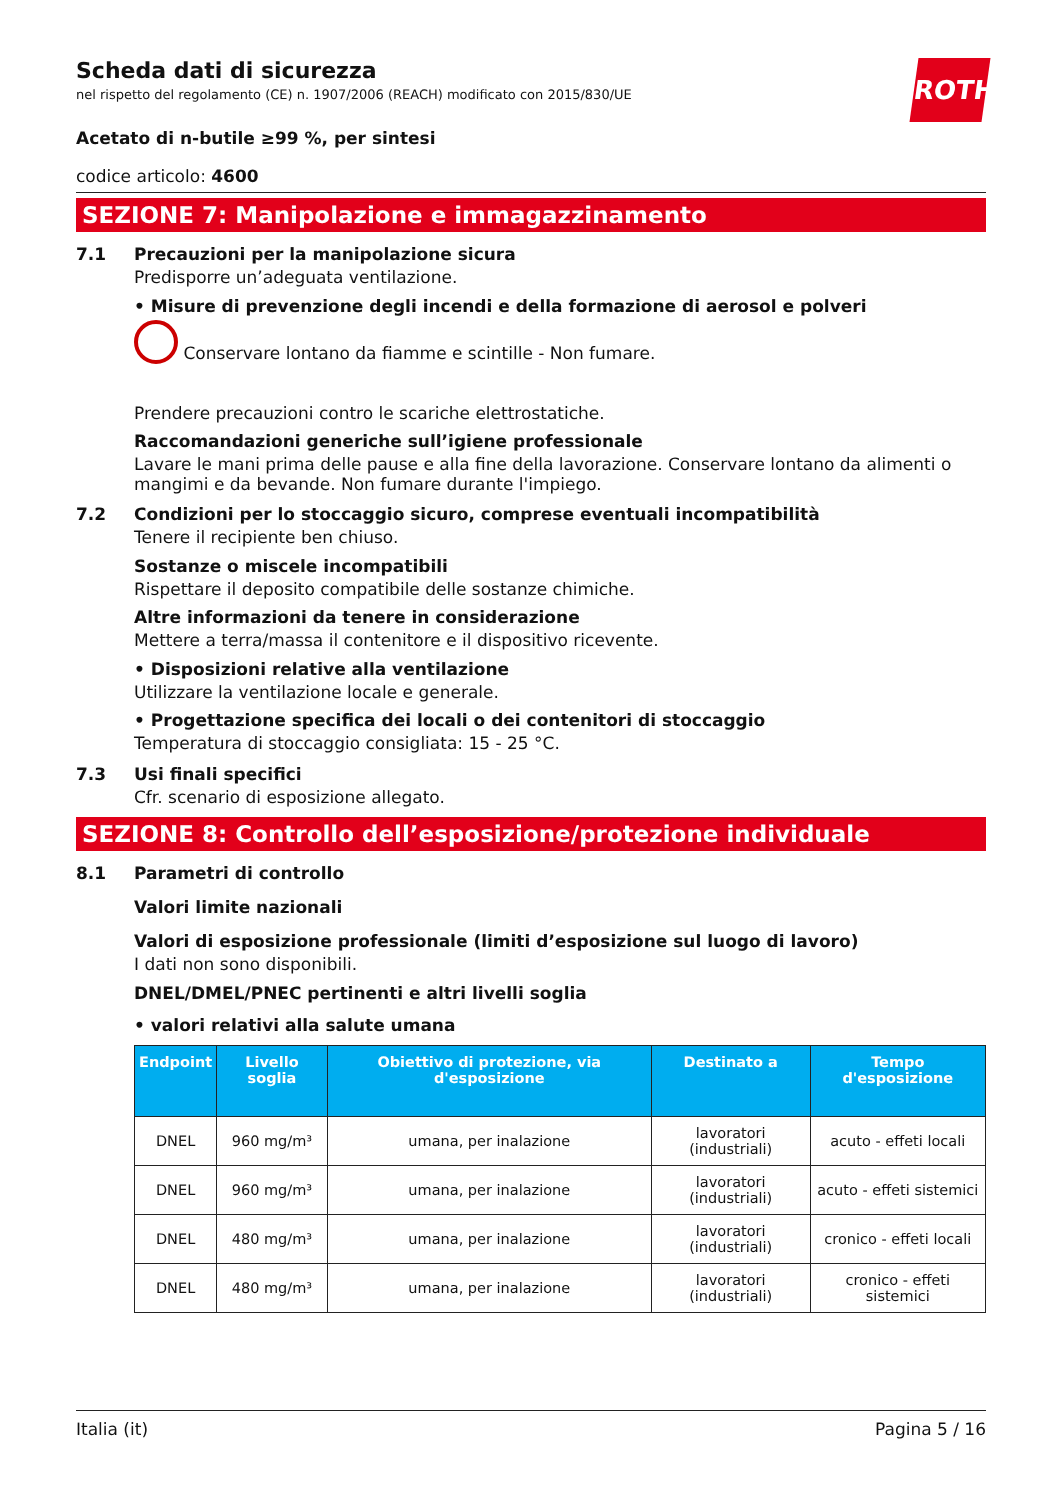ROTH
Scheda dati di sicurezza
nel rispetto del regolamento (CE) n. 1907/2006 (REACH) modificato con 2015/830/UE
Acetato di n-butile ≥99 %, per sintesi
codice articolo: 4600
SEZIONE 7: Manipolazione e immagazzinamento
7.1 Precauzioni per la manipolazione sicura
Predisporre un’adeguata ventilazione.
• Misure di prevenzione degli incendi e della formazione di aerosol e polveri
Conservare lontano da fiamme e scintille - Non fumare.
Prendere precauzioni contro le scariche elettrostatiche.
Raccomandazioni generiche sull’igiene professionale
Lavare le mani prima delle pause e alla fine della lavorazione. Conservare lontano da alimenti o mangimi e da bevande. Non fumare durante l'impiego.
7.2 Condizioni per lo stoccaggio sicuro, comprese eventuali incompatibilità
Tenere il recipiente ben chiuso.
Sostanze o miscele incompatibili
Rispettare il deposito compatibile delle sostanze chimiche.
Altre informazioni da tenere in considerazione
Mettere a terra/massa il contenitore e il dispositivo ricevente.
• Disposizioni relative alla ventilazione
Utilizzare la ventilazione locale e generale.
• Progettazione specifica dei locali o dei contenitori di stoccaggio
Temperatura di stoccaggio consigliata: 15 - 25 °C.
7.3 Usi finali specifici
Cfr. scenario di esposizione allegato.
SEZIONE 8: Controllo dell’esposizione/protezione individuale
8.1 Parametri di controllo
Valori limite nazionali
Valori di esposizione professionale (limiti d’esposizione sul luogo di lavoro)
I dati non sono disponibili.
DNEL/DMEL/PNEC pertinenti e altri livelli soglia
• valori relativi alla salute umana
| Endpoint | Livello soglia | Obiettivo di protezione, via d'esposizione | Destinato a | Tempo d'esposizione |
| --- | --- | --- | --- | --- |
| DNEL | 960 mg/m³ | umana, per inalazione | lavoratori (industriali) | acuto - effeti locali |
| DNEL | 960 mg/m³ | umana, per inalazione | lavoratori (industriali) | acuto - effeti sistemici |
| DNEL | 480 mg/m³ | umana, per inalazione | lavoratori (industriali) | cronico - effeti locali |
| DNEL | 480 mg/m³ | umana, per inalazione | lavoratori (industriali) | cronico - effeti sistemici |
Italia (it) Pagina 5 / 16